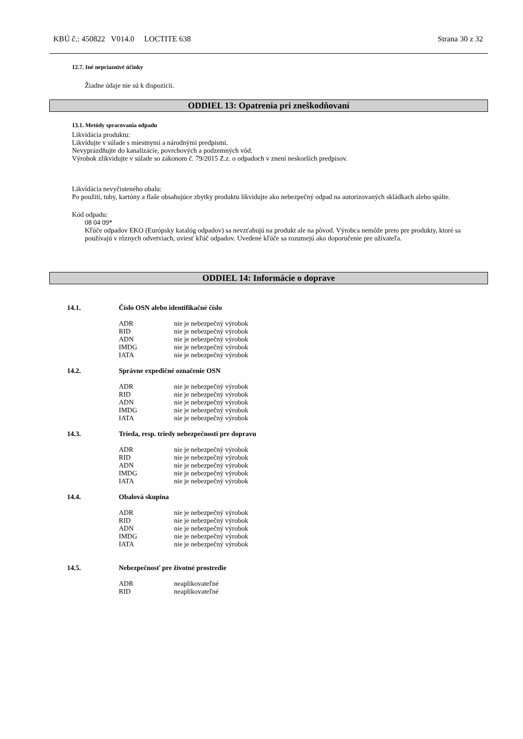KBÚ č.: 450822 V014.0 LOCTITE 638 Strana 30 z 32
12.7. Iné nepriaznivé účinky
Žiadne údaje nie sú k dispozícii.
ODDIEL 13: Opatrenia pri zneškodňovaní
13.1. Metódy spracovania odpadu
Likvidácia produktu:
Likvidujte v súlade s miestnymi a národnými predpismi.
Nevyprázdňujte do kanalizácie, povrchových a podzemných vôd.
Výrobok zlikvidujte v súlade so zákonom č. 79/2015 Z.z. o odpadoch v znení neskorších predpisov.
Likvidácia nevyčisteného obalu:
Po použití, tuby, kartóny a flaše obsahujúce zbytky produktu likvidujte ako nebezpečný odpad na autorizovaných skládkach alebo spálte.
Kód odpadu:
08 04 09*
Kľúče odpadov EKO (Európsky katalóg odpadov) sa nevzťahujú na produkt ale na pôvod. Výrobca nemôže preto pre produkty, ktoré sa používajú v rôznych odvetviach, uviesť kľúč odpadov. Uvedené kľúče sa rozumejú ako doporučenie pre užívateľa.
ODDIEL 14: Informácie o doprave
| 14.1. | Číslo OSN alebo identifikačné číslo | |
| | ADR | nie je nebezpečný výrobok |
| | RID | nie je nebezpečný výrobok |
| | ADN | nie je nebezpečný výrobok |
| | IMDG | nie je nebezpečný výrobok |
| | IATA | nie je nebezpečný výrobok |
| 14.2. | Správne expedičné označenie OSN | |
| | ADR | nie je nebezpečný výrobok |
| | RID | nie je nebezpečný výrobok |
| | ADN | nie je nebezpečný výrobok |
| | IMDG | nie je nebezpečný výrobok |
| | IATA | nie je nebezpečný výrobok |
| 14.3. | Trieda, resp. triedy nebezpečnosti pre dopravu | |
| | ADR | nie je nebezpečný výrobok |
| | RID | nie je nebezpečný výrobok |
| | ADN | nie je nebezpečný výrobok |
| | IMDG | nie je nebezpečný výrobok |
| | IATA | nie je nebezpečný výrobok |
| 14.4. | Obalová skupina | |
| | ADR | nie je nebezpečný výrobok |
| | RID | nie je nebezpečný výrobok |
| | ADN | nie je nebezpečný výrobok |
| | IMDG | nie je nebezpečný výrobok |
| | IATA | nie je nebezpečný výrobok |
| 14.5. | Nebezpečnosť pre životné prostredie | |
| | ADR | neaplikovateľné |
| | RID | neaplikovateľné |